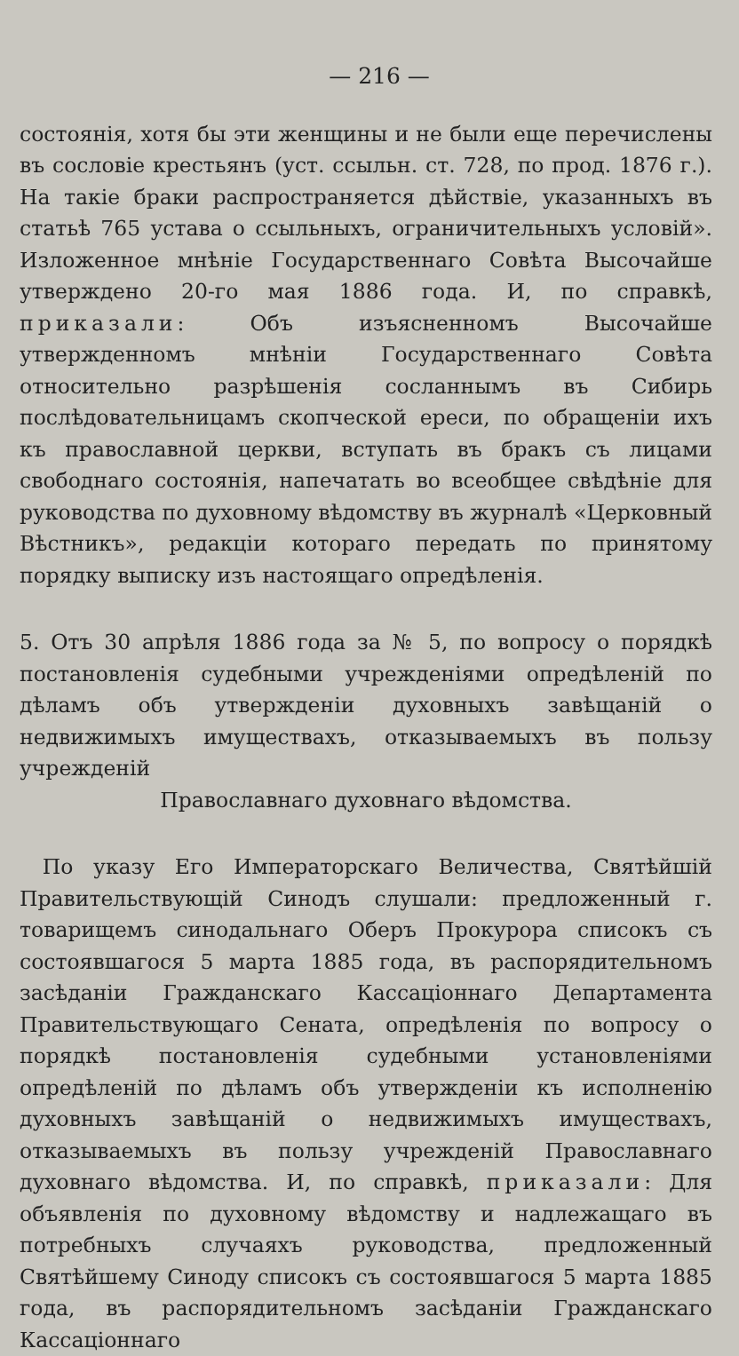— 216 —
состоянія, хотя бы эти женщины и не были еще перечислены въ сословіе крестьянъ (уст. ссыльн. ст. 728, по прод. 1876 г.). На такіе браки распространяется дѣйствіе, указанныхъ въ статьѣ 765 устава о ссыльныхъ, ограничительныхъ условій». Изложенное мнѣніе Государственнаго Совѣта Высочайше утверждено 20-го мая 1886 года. И, по справкѣ, приказали: Объ изъясненномъ Высочайше утвержденномъ мнѣніи Государственнаго Совѣта относительно разрѣшенія сосланнымъ въ Сибирь послѣдовательницамъ скопческой ереси, по обращеніи ихъ къ православной церкви, вступать въ бракъ съ лицами свободнаго состоянія, напечатать во всеобщее свѣдѣніе для руководства по духовному вѣдомству въ журналѣ «Церковный Вѣстникъ», редакціи котораго передать по принятому порядку выписку изъ настоящаго опредѣленія.
5. Отъ 30 апрѣля 1886 года за № 5, по вопросу о порядкѣ постановленія судебными учрежденіями опредѣленій по дѣламъ объ утвержденіи духовныхъ завѣщаній о недвижимыхъ имуществахъ, отказываемыхъ въ пользу учрежденій
Православнаго духовнаго вѣдомства.
По указу Его Императорскаго Величества, Святѣйшій Правительствующій Синодъ слушали: предложенный г. товарищемъ синодальнаго Оберъ Прокурора списокъ съ состоявшагося 5 марта 1885 года, въ распорядительномъ засѣданіи Гражданскаго Кассаціоннаго Департамента Правительствующаго Сената, опредѣленія по вопросу о порядкѣ постановленія судебными установленіями опредѣленій по дѣламъ объ утвержденіи къ исполненію духовныхъ завѣщаній о недвижимыхъ имуществахъ, отказываемыхъ въ пользу учрежденій Православнаго духовнаго вѣдомства. И, по справкѣ, приказали: Для объявленія по духовному вѣдомству и надлежащаго въ потребныхъ случаяхъ руководства, предложенный Святѣйшему Синоду списокъ съ состоявшагося 5 марта 1885 года, въ распорядительномъ засѣданіи Гражданскаго Кассаціоннаго